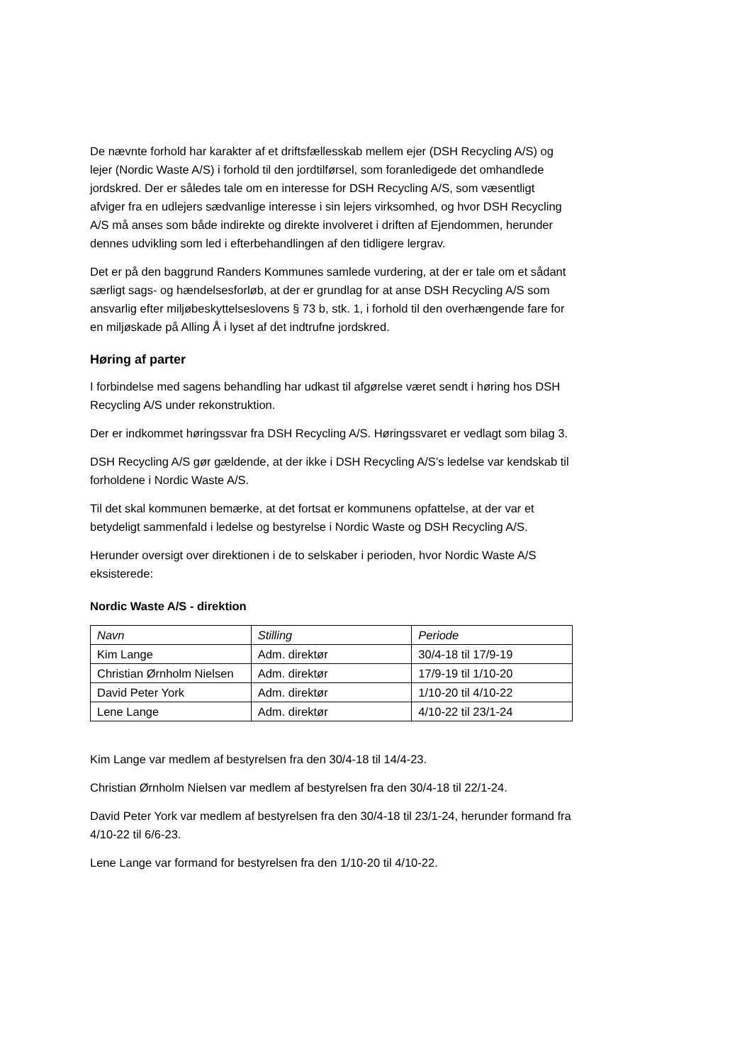De nævnte forhold har karakter af et driftsfællesskab mellem ejer (DSH Recycling A/S) og lejer (Nordic Waste A/S) i forhold til den jordtilførsel, som foranledigede det omhandlede jordskred. Der er således tale om en interesse for DSH Recycling A/S, som væsentligt afviger fra en udlejers sædvanlige interesse i sin lejers virksomhed, og hvor DSH Recycling A/S må anses som både indirekte og direkte involveret i driften af Ejendommen, herunder dennes udvikling som led i efterbehandlingen af den tidligere lergrav.
Det er på den baggrund Randers Kommunes samlede vurdering, at der er tale om et sådant særligt sags- og hændelsesforløb, at der er grundlag for at anse DSH Recycling A/S som ansvarlig efter miljøbeskyttelseslovens § 73 b, stk. 1, i forhold til den overhængende fare for en miljøskade på Alling Å i lyset af det indtrufne jordskred.
Høring af parter
I forbindelse med sagens behandling har udkast til afgørelse været sendt i høring hos DSH Recycling A/S under rekonstruktion.
Der er indkommet høringssvar fra DSH Recycling A/S. Høringssvaret er vedlagt som bilag 3.
DSH Recycling A/S gør gældende, at der ikke i DSH Recycling A/S’s ledelse var kendskab til forholdene i Nordic Waste A/S.
Til det skal kommunen bemærke, at det fortsat er kommunens opfattelse, at der var et betydeligt sammenfald i ledelse og bestyrelse i Nordic Waste og DSH Recycling A/S.
Herunder oversigt over direktionen i de to selskaber i perioden, hvor Nordic Waste A/S eksisterede:
Nordic Waste A/S - direktion
| Navn | Stilling | Periode |
| Kim Lange | Adm. direktør | 30/4-18 til 17/9-19 |
| Christian Ørnholm Nielsen | Adm. direktør | 17/9-19 til 1/10-20 |
| David Peter York | Adm. direktør | 1/10-20 til 4/10-22 |
| Lene Lange | Adm. direktør | 4/10-22 til 23/1-24 |
Kim Lange var medlem af bestyrelsen fra den 30/4-18 til 14/4-23.
Christian Ørnholm Nielsen var medlem af bestyrelsen fra den 30/4-18 til 22/1-24.
David Peter York var medlem af bestyrelsen fra den 30/4-18 til 23/1-24, herunder formand fra 4/10-22 til 6/6-23.
Lene Lange var formand for bestyrelsen fra den 1/10-20 til 4/10-22.